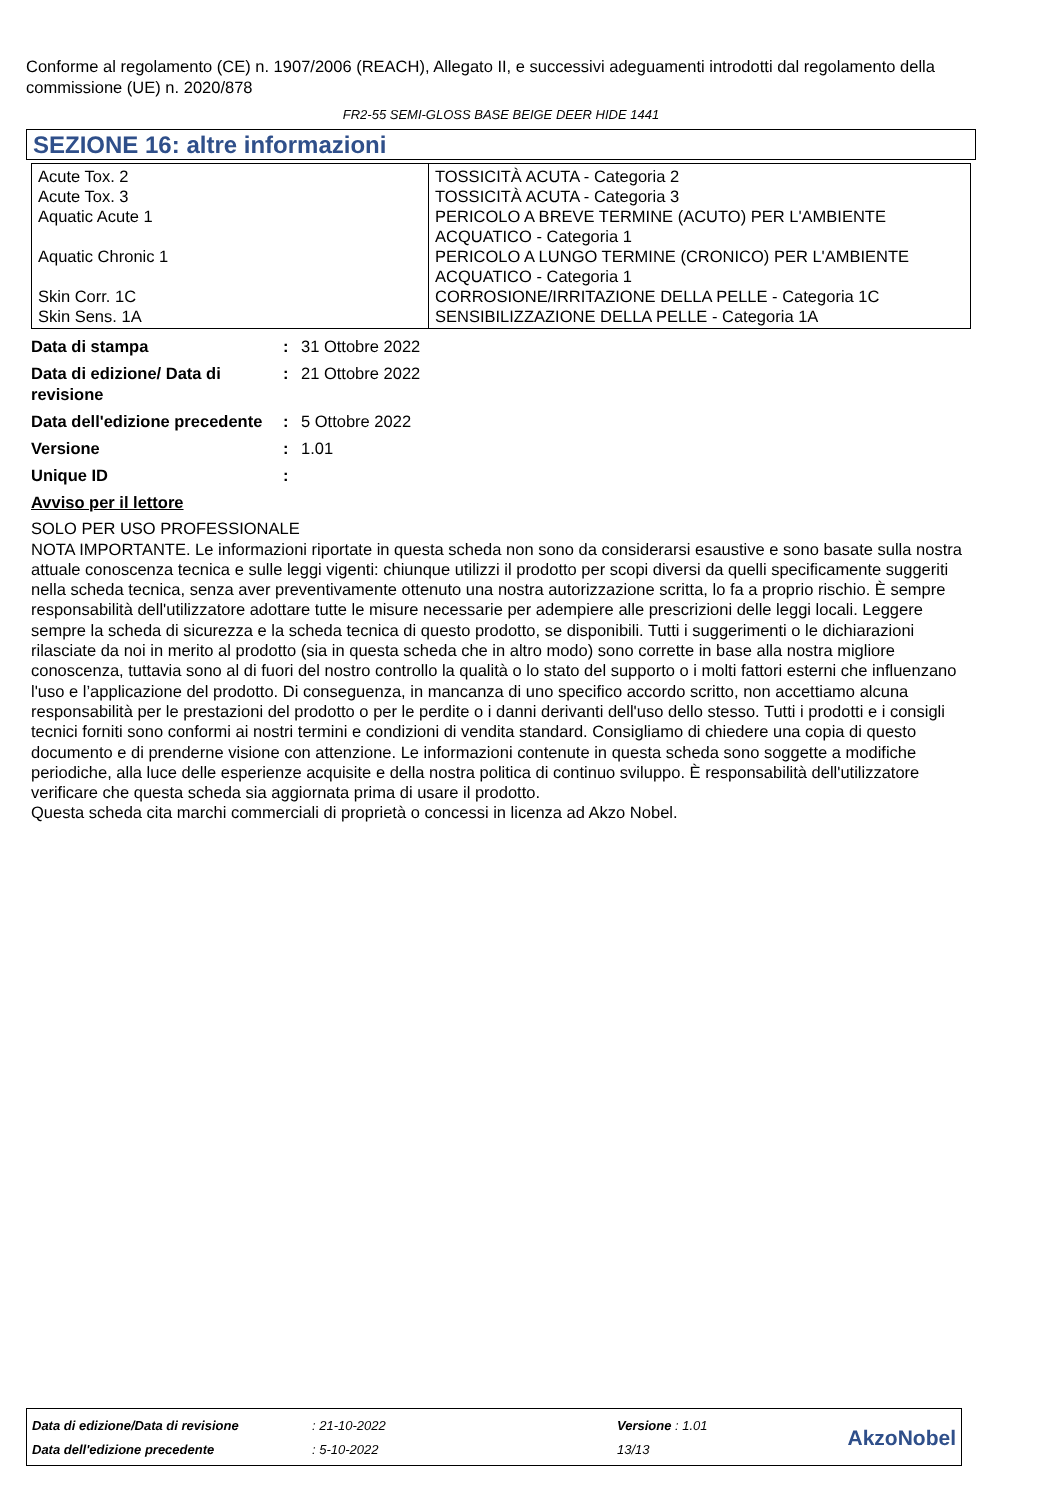Conforme al regolamento (CE) n. 1907/2006 (REACH), Allegato II, e successivi adeguamenti introdotti dal regolamento della commissione (UE) n. 2020/878
FR2-55 SEMI-GLOSS BASE BEIGE DEER HIDE 1441
SEZIONE 16: altre informazioni
| Acute Tox. 2 Acute Tox. 3 Aquatic Acute 1 Aquatic Chronic 1 Skin Corr. 1C Skin Sens. 1A | TOSSICITÀ ACUTA - Categoria 2 TOSSICITÀ ACUTA - Categoria 3 PERICOLO A BREVE TERMINE (ACUTO) PER L'AMBIENTE ACQUATICO - Categoria 1 PERICOLO A LUNGO TERMINE (CRONICO) PER L'AMBIENTE ACQUATICO - Categoria 1 CORROSIONE/IRRITAZIONE DELLA PELLE - Categoria 1C SENSIBILIZZAZIONE DELLA PELLE - Categoria 1A |
| Data di stampa | : | 31 Ottobre 2022 |
| Data di edizione/ Data di revisione | : | 21 Ottobre 2022 |
| Data dell'edizione precedente | : | 5 Ottobre 2022 |
| Versione | : | 1.01 |
| Unique ID | : | |
Avviso per il lettore
SOLO PER USO PROFESSIONALE
NOTA IMPORTANTE. Le informazioni riportate in questa scheda non sono da considerarsi esaustive e sono basate sulla nostra attuale conoscenza tecnica e sulle leggi vigenti: chiunque utilizzi il prodotto per scopi diversi da quelli specificamente suggeriti nella scheda tecnica, senza aver preventivamente ottenuto una nostra autorizzazione scritta, lo fa a proprio rischio. È sempre responsabilità dell'utilizzatore adottare tutte le misure necessarie per adempiere alle prescrizioni delle leggi locali. Leggere sempre la scheda di sicurezza e la scheda tecnica di questo prodotto, se disponibili. Tutti i suggerimenti o le dichiarazioni rilasciate da noi in merito al prodotto (sia in questa scheda che in altro modo) sono corrette in base alla nostra migliore conoscenza, tuttavia sono al di fuori del nostro controllo la qualità o lo stato del supporto o i molti fattori esterni che influenzano l'uso e l’applicazione del prodotto. Di conseguenza, in mancanza di uno specifico accordo scritto, non accettiamo alcuna responsabilità per le prestazioni del prodotto o per le perdite o i danni derivanti dell'uso dello stesso. Tutti i prodotti e i consigli tecnici forniti sono conformi ai nostri termini e condizioni di vendita standard. Consigliamo di chiedere una copia di questo documento e di prenderne visione con attenzione. Le informazioni contenute in questa scheda sono soggette a modifiche periodiche, alla luce delle esperienze acquisite e della nostra politica di continuo sviluppo. È responsabilità dell'utilizzatore verificare che questa scheda sia aggiornata prima di usare il prodotto.
Questa scheda cita marchi commerciali di proprietà o concessi in licenza ad Akzo Nobel.
| Data di edizione/Data di revisione | : 21-10-2022 | Versione : 1.01 | AkzoNobel |
| Data dell'edizione precedente | : 5-10-2022 | 13/13 | |